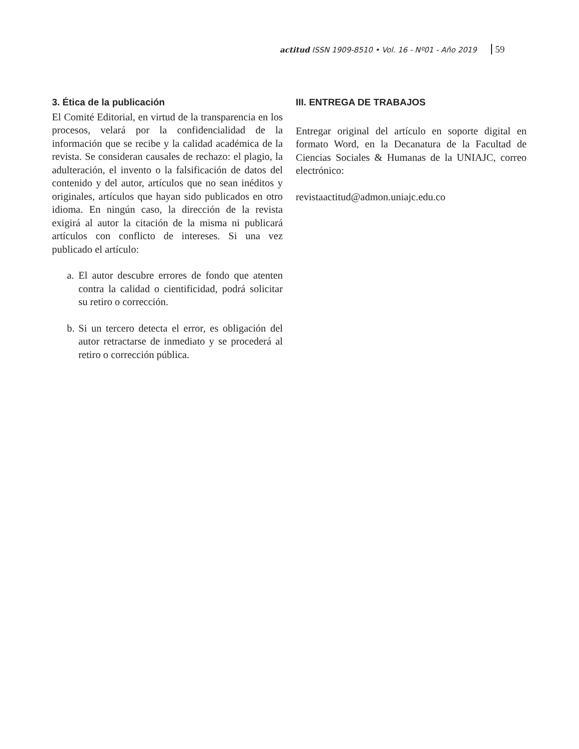actitud ISSN 1909-8510 • Vol. 16 - Nº01 - Año 2019 59
3. Ética de la publicación
El Comité Editorial, en virtud de la transparencia en los procesos, velará por la confidencialidad de la información que se recibe y la calidad académica de la revista. Se consideran causales de rechazo: el plagio, la adulteración, el invento o la falsificación de datos del contenido y del autor, artículos que no sean inéditos y originales, artículos que hayan sido publicados en otro idioma. En ningún caso, la dirección de la revista exigirá al autor la citación de la misma ni publicará artículos con conflicto de intereses. Si una vez publicado el artículo:
a.
El autor descubre errores de fondo que atenten contra la calidad o cientificidad, podrá solicitar su retiro o corrección.
b.
Si un tercero detecta el error, es obligación del autor retractarse de inmediato y se procederá al retiro o corrección pública.
III. ENTREGA DE TRABAJOS
Entregar original del artículo en soporte digital en formato Word, en la Decanatura de la Facultad de Ciencias Sociales & Humanas de la UNIAJC, correo electrónico:
revistaactitud@admon.uniajc.edu.co